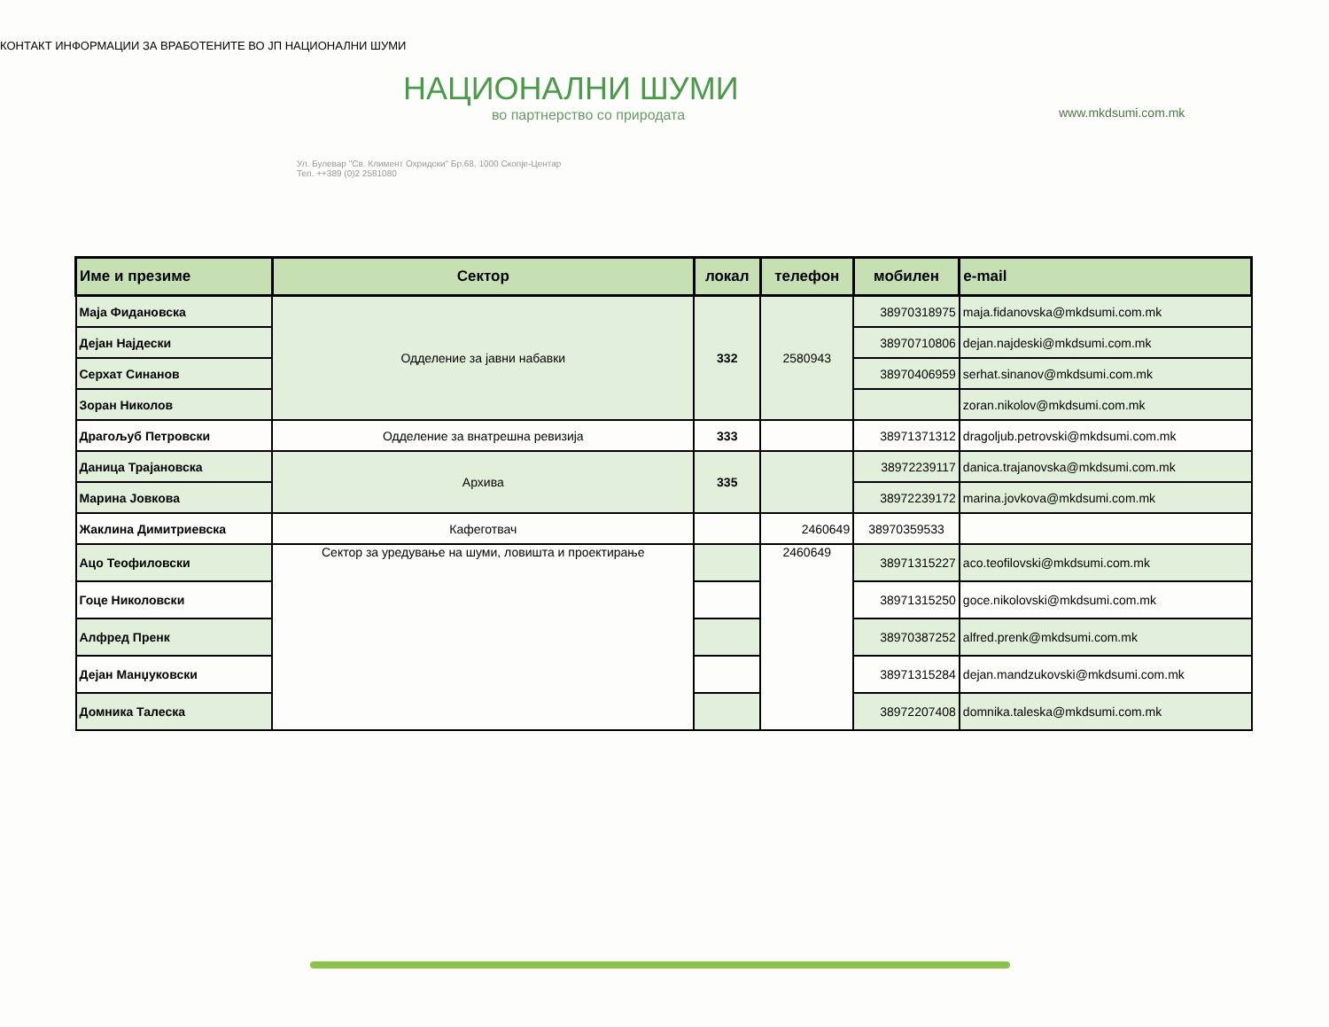КОНТАКТ ИНФОРМАЦИИ ЗА ВРАБОТЕНИТЕ ВО ЈП НАЦИОНАЛНИ ШУМИ
НАЦИОНАЛНИ ШУМИ
во партнерство со природата
Ул. Булевар "Св. Климент Охридски" Бр.68, 1000 Скопје-Центар
Тел. ++389 (0)2 2581080
www.mkdsumi.com.mk
| Име и презиме | Сектор | локал | телефон | мобилен | e-mail |
| --- | --- | --- | --- | --- | --- |
| Маја Фидановска | Одделение за јавни набавки | 332 | 2580943 | 38970318975 | maja.fidanovska@mkdsumi.com.mk |
| Дејан Најдески | | | | 38970710806 | dejan.najdeski@mkdsumi.com.mk |
| Серхат Синанов | | | | 38970406959 | serhat.sinanov@mkdsumi.com.mk |
| Зоран Николов | | | | | zoran.nikolov@mkdsumi.com.mk |
| Драгољуб Петровски | Одделение за внатрешна ревизија | 333 | | 38971371312 | dragoljub.petrovski@mkdsumi.com.mk |
| Даница Трајановска | Архива | 335 | | 38972239117 | danica.trajanovska@mkdsumi.com.mk |
| Марина Јовкова | | | | 38972239172 | marina.jovkova@mkdsumi.com.mk |
| Жаклина Димитриевска | Кафеготвач | | 2460649 | 38970359533 | |
| Ацо Теофиловски | Сектор за уредување на шуми, ловишта и проектирање | | 2460649 | 38971315227 | aco.teofilovski@mkdsumi.com.mk |
| Гоце Николовски | | | | 38971315250 | goce.nikolovski@mkdsumi.com.mk |
| Алфред Пренк | | | | 38970387252 | alfred.prenk@mkdsumi.com.mk |
| Дејан Манџуковски | | | | 38971315284 | dejan.mandzukovski@mkdsumi.com.mk |
| Домника Талеска | | | | 38972207408 | domnika.taleska@mkdsumi.com.mk |